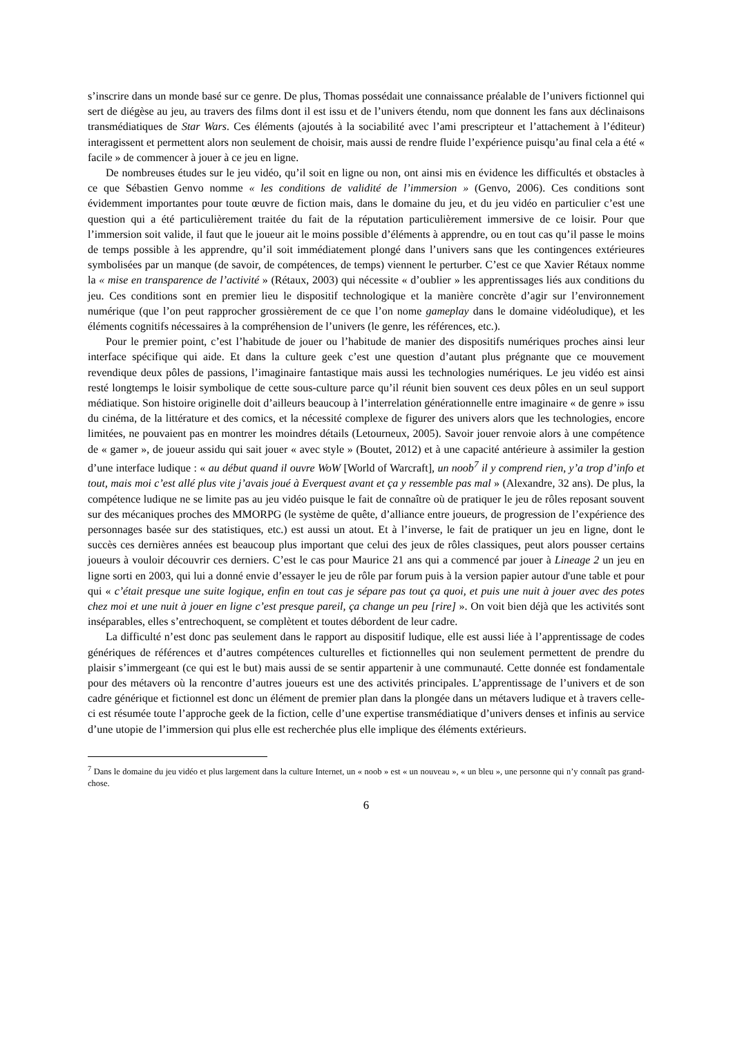s’inscrire dans un monde basé sur ce genre. De plus, Thomas possédait une connaissance préalable de l’univers fictionnel qui sert de diégèse au jeu, au travers des films dont il est issu et de l’univers étendu, nom que donnent les fans aux déclinaisons transmédiatiques de Star Wars. Ces éléments (ajoutés à la sociabilité avec l’ami prescripteur et l’attachement à l’éditeur) interagissent et permettent alors non seulement de choisir, mais aussi de rendre fluide l’expérience puisqu’au final cela a été « facile » de commencer à jouer à ce jeu en ligne.
De nombreuses études sur le jeu vidéo, qu’il soit en ligne ou non, ont ainsi mis en évidence les difficultés et obstacles à ce que Sébastien Genvo nomme « les conditions de validité de l’immersion » (Genvo, 2006). Ces conditions sont évidemment importantes pour toute œuvre de fiction mais, dans le domaine du jeu, et du jeu vidéo en particulier c’est une question qui a été particulièrement traitée du fait de la réputation particulièrement immersive de ce loisir. Pour que l’immersion soit valide, il faut que le joueur ait le moins possible d’éléments à apprendre, ou en tout cas qu’il passe le moins de temps possible à les apprendre, qu’il soit immédiatement plongé dans l’univers sans que les contingences extérieures symbolisées par un manque (de savoir, de compétences, de temps) viennent le perturber. C’est ce que Xavier Rétaux nomme la « mise en transparence de l’activité » (Rétaux, 2003) qui nécessite « d’oublier » les apprentissages liés aux conditions du jeu. Ces conditions sont en premier lieu le dispositif technologique et la manière concrète d’agir sur l’environnement numérique (que l’on peut rapprocher grossièrement de ce que l’on nome gameplay dans le domaine vidéoludique), et les éléments cognitifs nécessaires à la compréhension de l’univers (le genre, les références, etc.).
Pour le premier point, c’est l’habitude de jouer ou l’habitude de manier des dispositifs numériques proches ainsi leur interface spécifique qui aide. Et dans la culture geek c’est une question d’autant plus prégnante que ce mouvement revendique deux pôles de passions, l’imaginaire fantastique mais aussi les technologies numériques. Le jeu vidéo est ainsi resté longtemps le loisir symbolique de cette sous-culture parce qu’il réunit bien souvent ces deux pôles en un seul support médiatique. Son histoire originelle doit d’ailleurs beaucoup à l’interrelation générationnelle entre imaginaire « de genre » issu du cinéma, de la littérature et des comics, et la nécessité complexe de figurer des univers alors que les technologies, encore limitées, ne pouvaient pas en montrer les moindres détails (Letourneux, 2005). Savoir jouer renvoie alors à une compétence de « gamer », de joueur assidu qui sait jouer « avec style » (Boutet, 2012) et à une capacité antérieure à assimiler la gestion d’une interface ludique : « au début quand il ouvre WoW [World of Warcraft], un noob<sup>7</sup> il y comprend rien, y’a trop d’info et tout, mais moi c’est allé plus vite j’avais joué à Everquest avant et ça y ressemble pas mal » (Alexandre, 32 ans). De plus, la compétence ludique ne se limite pas au jeu vidéo puisque le fait de connaître où de pratiquer le jeu de rôles reposant souvent sur des mécaniques proches des MMORPG (le système de quête, d’alliance entre joueurs, de progression de l’expérience des personnages basée sur des statistiques, etc.) est aussi un atout. Et à l’inverse, le fait de pratiquer un jeu en ligne, dont le succès ces dernières années est beaucoup plus important que celui des jeux de rôles classiques, peut alors pousser certains joueurs à vouloir découvrir ces derniers. C’est le cas pour Maurice 21 ans qui a commencé par jouer à Lineage 2 un jeu en ligne sorti en 2003, qui lui a donné envie d’essayer le jeu de rôle par forum puis à la version papier autour d'une table et pour qui « c’était presque une suite logique, enfin en tout cas je sépare pas tout ça quoi, et puis une nuit à jouer avec des potes chez moi et une nuit à jouer en ligne c’est presque pareil, ça change un peu [rire] ». On voit bien déjà que les activités sont inséparables, elles s’entrechoquent, se complètent et toutes débordent de leur cadre.
La difficulté n’est donc pas seulement dans le rapport au dispositif ludique, elle est aussi liée à l’apprentissage de codes génériques de références et d’autres compétences culturelles et fictionnelles qui non seulement permettent de prendre du plaisir s’immergeant (ce qui est le but) mais aussi de se sentir appartenir à une communauté. Cette donnée est fondamentale pour des métavers où la rencontre d’autres joueurs est une des activités principales. L’apprentissage de l’univers et de son cadre générique et fictionnel est donc un élément de premier plan dans la plongée dans un métavers ludique et à travers celle-ci est résumée toute l’approche geek de la fiction, celle d’une expertise transmédiatique d’univers denses et infinis au service d’une utopie de l’immersion qui plus elle est recherchée plus elle implique des éléments extérieurs.
<sup>7</sup> Dans le domaine du jeu vidéo et plus largement dans la culture Internet, un « noob » est « un nouveau », « un bleu », une personne qui n’y connaît pas grand-chose.
6